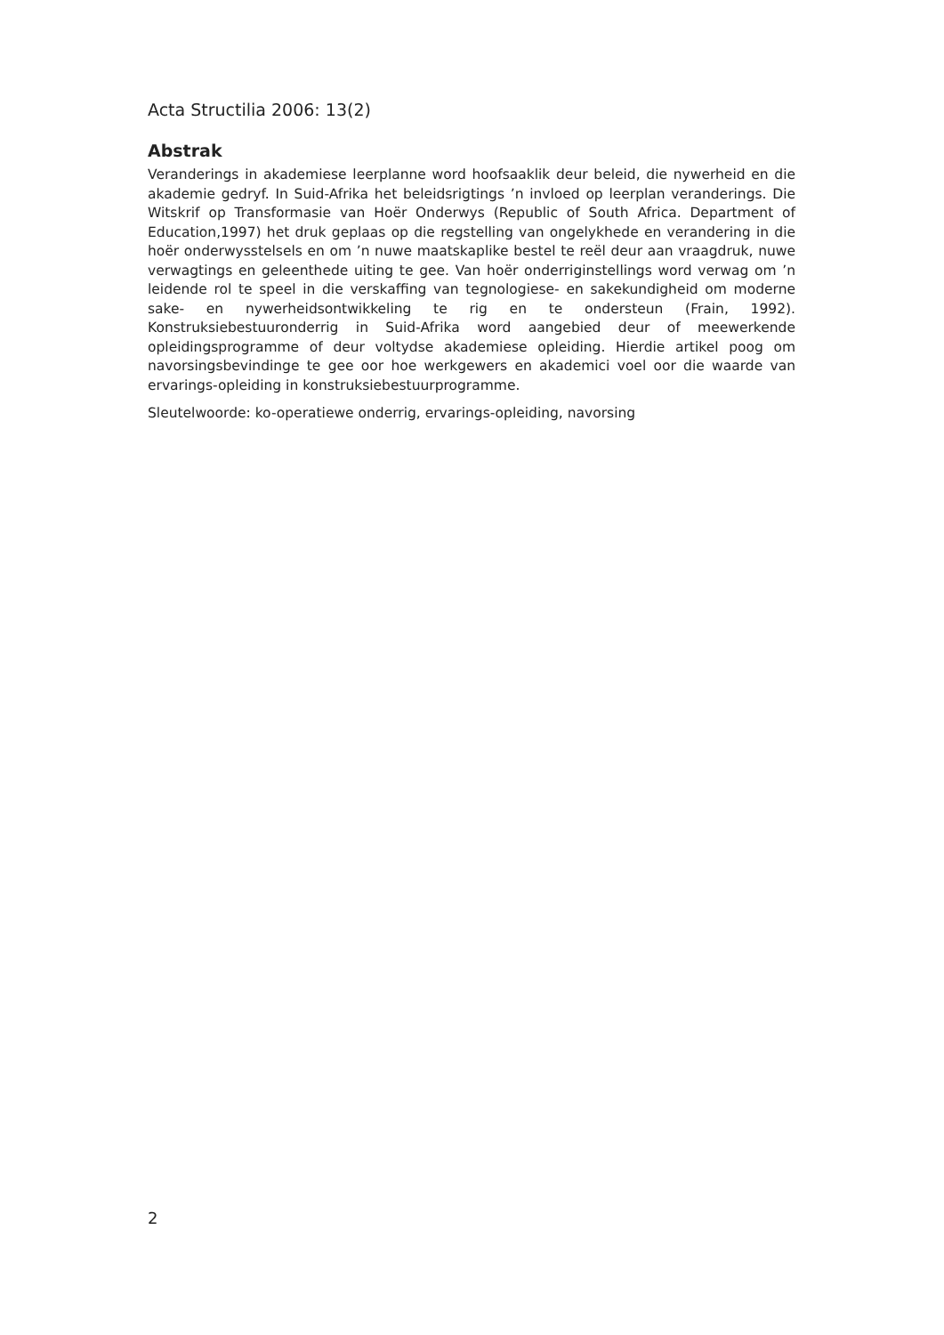Acta Structilia 2006: 13(2)
Abstrak
Veranderings in akademiese leerplanne word hoofsaaklik deur beleid, die nywerheid en die akademie gedryf. In Suid-Afrika het beleidsrigtings ’n invloed op leerplan veranderings. Die Witskrif op Transformasie van Hoër Onderwys (Republic of South Africa. Department of Education,1997) het druk geplaas op die regstelling van ongelykhede en verandering in die hoër onderwysstelsels en om ’n nuwe maatskaplike bestel te reël deur aan vraagdruk, nuwe verwagtings en geleenthede uiting te gee. Van hoër onderriginstellings word verwag om ’n leidende rol te speel in die verskaffing van tegnologiese- en sakekundigheid om moderne sake- en nywerheidsontwikkeling te rig en te ondersteun (Frain, 1992). Konstruksiebestuuronderrig in Suid-Afrika word aangebied deur of meewerkende opleidingsprogramme of deur voltydse akademiese opleiding. Hierdie artikel poog om navorsingsbevindinge te gee oor hoe werkgewers en akademici voel oor die waarde van ervarings-opleiding in konstruksiebestuurprogramme.
Sleutelwoorde: ko-operatiewe onderrig, ervarings-opleiding, navorsing
2